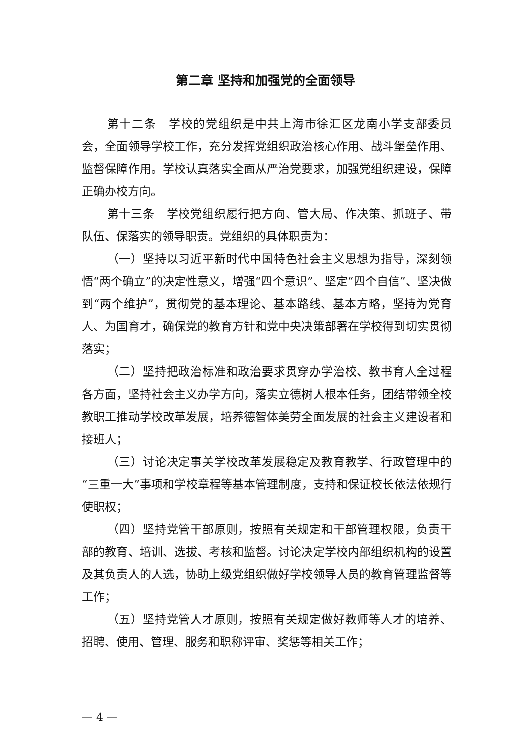第二章 坚持和加强党的全面领导
第十二条　学校的党组织是中共上海市徐汇区龙南小学支部委员会，全面领导学校工作，充分发挥党组织政治核心作用、战斗堡垒作用、监督保障作用。学校认真落实全面从严治党要求，加强党组织建设，保障正确办校方向。
第十三条　学校党组织履行把方向、管大局、作决策、抓班子、带队伍、保落实的领导职责。党组织的具体职责为：
（一）坚持以习近平新时代中国特色社会主义思想为指导，深刻领悟“两个确立”的决定性意义，增强“四个意识”、坚定“四个自信”、坚决做到“两个维护”，贯彻党的基本理论、基本路线、基本方略，坚持为党育人、为国育才，确保党的教育方针和党中央决策部署在学校得到切实贯彻落实；
（二）坚持把政治标准和政治要求贯穿办学治校、教书育人全过程各方面，坚持社会主义办学方向，落实立德树人根本任务，团结带领全校教职工推动学校改革发展，培养德智体美劳全面发展的社会主义建设者和接班人；
（三）讨论决定事关学校改革发展稳定及教育教学、行政管理中的“三重一大”事项和学校章程等基本管理制度，支持和保证校长依法依规行使职权；
（四）坚持党管干部原则，按照有关规定和干部管理权限，负责干部的教育、培训、选拔、考核和监督。讨论决定学校内部组织机构的设置及其负责人的人选，协助上级党组织做好学校领导人员的教育管理监督等工作；
（五）坚持党管人才原则，按照有关规定做好教师等人才的培养、招聘、使用、管理、服务和职称评审、奖惩等相关工作；
— 4 —